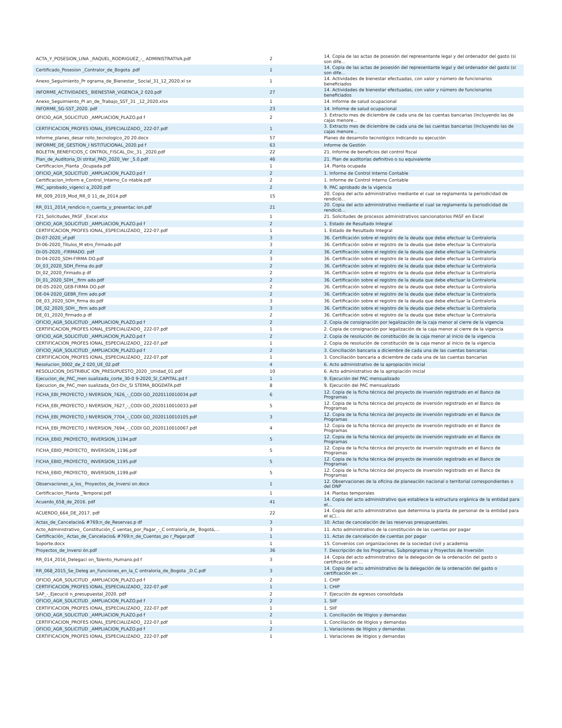| ACTA_Y_POSESION_LINA _RAQUEL_RODRIGUEZ_-_ ADMINISTRATIVA.pdf | 2 | 14. Copia de las actas de posesión del representante legal y del ordenador del gasto (si son dife... |
| Certificado_Posesion _Contralor_de_Bogota .pdf | 1 | 14. Copia de las actas de posesión del representante legal y del ordenador del gasto (si son dife... |
| Anexo_Seguimiento_Pr ograma_de_Bienestar_ Social_31_12_2020.xl sx | 1 | 14. Actividades de bienestar efectuadas, con valor y número de funcionarios beneficiados |
| INFORME_ACTIVIDADES_ BIENESTAR_VIGENCIA_2 020.pdf | 27 | 14. Actividades de bienestar efectuadas, con valor y número de funcionarios beneficiados |
| Anexo_Seguimiento_Pl an_de_Trabajo_SST_31 _12_2020.xlsx | 1 | 14. Informe de salud ocupacional |
| INFORME_SG-SST_2020. pdf | 23 | 14. Informe de salud ocupacional |
| OFICIO_AGR_SOLICITUD _AMPLIACION_PLAZO.pd f | 2 | 3. Extracto mes de diciembre de cada una de las cuentas bancarias (Incluyendo las de cajas menore... |
| CERTIFICACION_PROFES IONAL_ESPECIALIZADO_ 222-07.pdf | 1 | 3. Extracto mes de diciembre de cada una de las cuentas bancarias (Incluyendo las de cajas menore... |
| Informe_planes_desar rollo_tecnologico_20 20.docx | 57 | Planes de desarrollo tecnológico indicando su ejecución |
| INFORME_DE_GESTION_I NSTITUCIONAL_2020.pd f | 63 | Informe de Gestión |
| BOLETIN_BENEFICIOS_C ONTROL_FISCAL_Dic_31 _2020.pdf | 22 | 21. Informe de beneficios del control fiscal |
| Plan_de_Auditoria_Di strital_PAD_2020_Ver _5.0.pdf | 46 | 21. Plan de auditorías definitivo o su equivalente |
| Certificacion_Planta _Ocupada.pdf | 1 | 14. Planta ocupada |
| OFICIO_AGR_SOLICITUD _AMPLIACION_PLAZO.pd f | 2 | 1. Informe de Control Interno Contable |
| Certificacion_Inform e_Control_Interno_Co ntable.pdf | 2 | 1. Informe de Control Interno Contable |
| PAC_aprobado_vigenci a_2020.pdf | 2 | 9. PAC aprobado de la vigencia |
| RR_009_2019_Mod_RR_0 11_de_2014.pdf | 15 | 20. Copia del acto administrativo mediante el cual se reglamenta la periodicidad de rendició... |
| RR_011_2014_rendicio n_cuenta_y_presentac ion.pdf | 21 | 20. Copia del acto administrativo mediante el cual se reglamenta la periodicidad de rendició... |
| F21_Solicitudes_PASF _Excel.xlsx | 1 | 21. Solicitudes de procesos administrativos sancionatorios PASF en Excel |
| OFICIO_AGR_SOLICITUD _AMPLIACION_PLAZO.pd f | 2 | 1. Estado de Resultado Integral |
| CERTIFICACION_PROFES IONAL_ESPECIALIZADO_ 222-07.pdf | 1 | 1. Estado de Resultado Integral |
| DI-07-2020_vf.pdf | 3 | 36. Certificación sobre el registro de la deuda que debe efectuar la Contraloría |
| DI-06-2020_Titulos_M etro_Firmado.pdf | 3 | 36. Certificación sobre el registro de la deuda que debe efectuar la Contraloría |
| DI-05-2020_-FIRMADO. pdf | 2 | 36. Certificación sobre el registro de la deuda que debe efectuar la Contraloría |
| DI-04-2020_SDH-FIRMA DO.pdf | 3 | 36. Certificación sobre el registro de la deuda que debe efectuar la Contraloría |
| DI_03_2020_SDH_Firma do.pdf | 2 | 36. Certificación sobre el registro de la deuda que debe efectuar la Contraloría |
| DI_02_2020_Firmado.p df | 2 | 36. Certificación sobre el registro de la deuda que debe efectuar la Contraloría |
| DI_01_2020_SDH__firm ado.pdf | 2 | 36. Certificación sobre el registro de la deuda que debe efectuar la Contraloría |
| DE-05-2020_GEB-FIRMA DO.pdf | 2 | 36. Certificación sobre el registro de la deuda que debe efectuar la Contraloría |
| DE-04-2020_GEBR_Firm ado.pdf | 2 | 36. Certificación sobre el registro de la deuda que debe efectuar la Contraloría |
| DE_03_2020_SDH_firma do.pdf | 3 | 36. Certificación sobre el registro de la deuda que debe efectuar la Contraloría |
| DE_02_2020_SDH__firm ado.pdf | 3 | 36. Certificación sobre el registro de la deuda que debe efectuar la Contraloría |
| DE_01_2020_firmado.p df | 2 | 36. Certificación sobre el registro de la deuda que debe efectuar la Contraloría |
| OFICIO_AGR_SOLICITUD _AMPLIACION_PLAZO.pd f | 2 | 2. Copia de consignación por legalización de la caja menor al cierre de la vigencia |
| CERTIFICACION_PROFES IONAL_ESPECIALIZADO_ 222-07.pdf | 1 | 2. Copia de consignación por legalización de la caja menor al cierre de la vigencia |
| OFICIO_AGR_SOLICITUD _AMPLIACION_PLAZO.pd f | 2 | 2. Copia de resolución de constitución de la caja menor al inicio de la vigencia |
| CERTIFICACION_PROFES IONAL_ESPECIALIZADO_ 222-07.pdf | 1 | 2. Copia de resolución de constitución de la caja menor al inicio de la vigencia |
| OFICIO_AGR_SOLICITUD _AMPLIACION_PLAZO.pd f | 2 | 3. Conciliación bancaria a diciembre de cada una de las cuentas bancarias |
| CERTIFICACION_PROFES IONAL_ESPECIALIZADO_ 222-07.pdf | 1 | 3. Conciliación bancaria a diciembre de cada una de las cuentas bancarias |
| Resolucion_0002_de_2 020_UE_02.pdf | 4 | 6. Acto administrativo de la apropiación inicial |
| RESOLUCION_DISTRIBUC ION_PRESUPUESTO_2020 _Unidad_01.pdf | 10 | 6. Acto administrativo de la apropiación inicial |
| Ejecucion_de_PAC_men sualizada_corte_30-0 9-2020_SI_CAPITAL.pd f | 1 | 9. Ejecución del PAC mensualizado |
| Ejecucion_de_PAC_men sualizada_Oct-Dic_SI STEMA_BOGDATA.pdf | 8 | 9. Ejecución del PAC mensualizado |
| FICHA_EBI_PROYECTO_I NVERSION_7626_-_CODI GO_2020110010034.pdf | 6 | 12. Copia de la ficha técnica del proyecto de inversión registrado en el Banco de Programas |
| FICHA_EBI_PROYECTO_I NVERSION_7627_-_CODI GO_2020110010033.pdf | 5 | 12. Copia de la ficha técnica del proyecto de inversión registrado en el Banco de Programas |
| FICHA_EBI_PROYECTO_I NVERSION_7704_-_CODI GO_2020110010105.pdf | 3 | 12. Copia de la ficha técnica del proyecto de inversión registrado en el Banco de Programas |
| FICHA_EBI_PROYECTO_I NVERSION_7694_-_CODI GO_2020110010067.pdf | 4 | 12. Copia de la ficha técnica del proyecto de inversión registrado en el Banco de Programas |
| FICHA_EBID_PROYECTO_ INVERSION_1194.pdf | 5 | 12. Copia de la ficha técnica del proyecto de inversión registrado en el Banco de Programas |
| FICHA_EBID_PROYECTO_ INVERSION_1196.pdf | 5 | 12. Copia de la ficha técnica del proyecto de inversión registrado en el Banco de Programas |
| FICHA_EBID_PROYECTO_ INVERSION_1195.pdf | 5 | 12. Copia de la ficha técnica del proyecto de inversión registrado en el Banco de Programas |
| FICHA_EBID_PROYECTO_ INVERSION_1199.pdf | 5 | 12. Copia de la ficha técnica del proyecto de inversión registrado en el Banco de Programas |
| Observaciones_a_los_ Proyectos_de_Inversi on.docx | 1 | 12. Observaciones de la oficina de planeación nacional o territorial correspondientes o del DNP |
| Certificacion_Planta _Temporal.pdf | 1 | 14. Plantas temporales |
| Acuerdo_658_de_2016. pdf | 41 | 14. Copia del acto administrativo que establece la estructura orgánica de la entidad para el... |
| ACUERDO_664_DE_2017. pdf | 22 | 14. Copia del acto administrativo que determina la planta de personal de la entidad para el a□... |
| Actas_de_Cancelacio& #769;n_de_Reservas.p df | 3 | 10. Actas de cancelación de las reservas presupuestales. |
| Acto_Administrativo_ Constitución_C uentas_por_Pagar_-_C ontraloría_de_ Bogotá,... | 3 | 11. Acto administrativo de la constitución de las cuentas por pagar |
| Certificación_ Actas_de_Cancelacio& #769;n_de_Cuentas_po r_Pagar.pdf | 1 | 11. Actas de cancelación de cuentas por pagar |
| Soporte.docx | 1 | 15. Convenios con organizaciones de la sociedad civil y academia |
| Proyectos_de_Inversi ón.pdf | 36 | 7. Descripción de los Programas, Subprogramas y Proyectos de Inversión |
| RR_014_2016_Delegaci on_Talento_Humano.pd f | 3 | 14. Copia del acto administrativo de la delegación de la ordenación del gasto o certificación en ... |
| RR_068_2015_Se_Deleg an_Funciones_en_la_C ontraloria_de_Bogota _D.C.pdf | 3 | 14. Copia del acto administrativo de la delegación de la ordenación del gasto o certificación en ... |
| OFICIO_AGR_SOLICITUD _AMPLIACION_PLAZO.pd f | 2 | 1. CHIP |
| CERTIFICACION_PROFES IONAL_ESPECIALIZADO_ 222-07.pdf | 1 | 1. CHIP |
| SAP_-_Ejecució n_presupuestal_2020. pdf | 2 | 7. Ejecución de egresos consolidada |
| OFICIO_AGR_SOLICITUD _AMPLIACION_PLAZO.pd f | 2 | 1. SIIF |
| CERTIFICACION_PROFES IONAL_ESPECIALIZADO_ 222-07.pdf | 1 | 1. SIIF |
| OFICIO_AGR_SOLICITUD _AMPLIACION_PLAZO.pd f | 2 | 1. Conciliación de litigios y demandas |
| CERTIFICACION_PROFES IONAL_ESPECIALIZADO_ 222-07.pdf | 1 | 1. Conciliación de litigios y demandas |
| OFICIO_AGR_SOLICITUD _AMPLIACION_PLAZO.pd f | 2 | 1. Variaciones de litigios y demandas |
| CERTIFICACION_PROFES IONAL_ESPECIALIZADO_ 222-07.pdf | 1 | 1. Variaciones de litigios y demandas |